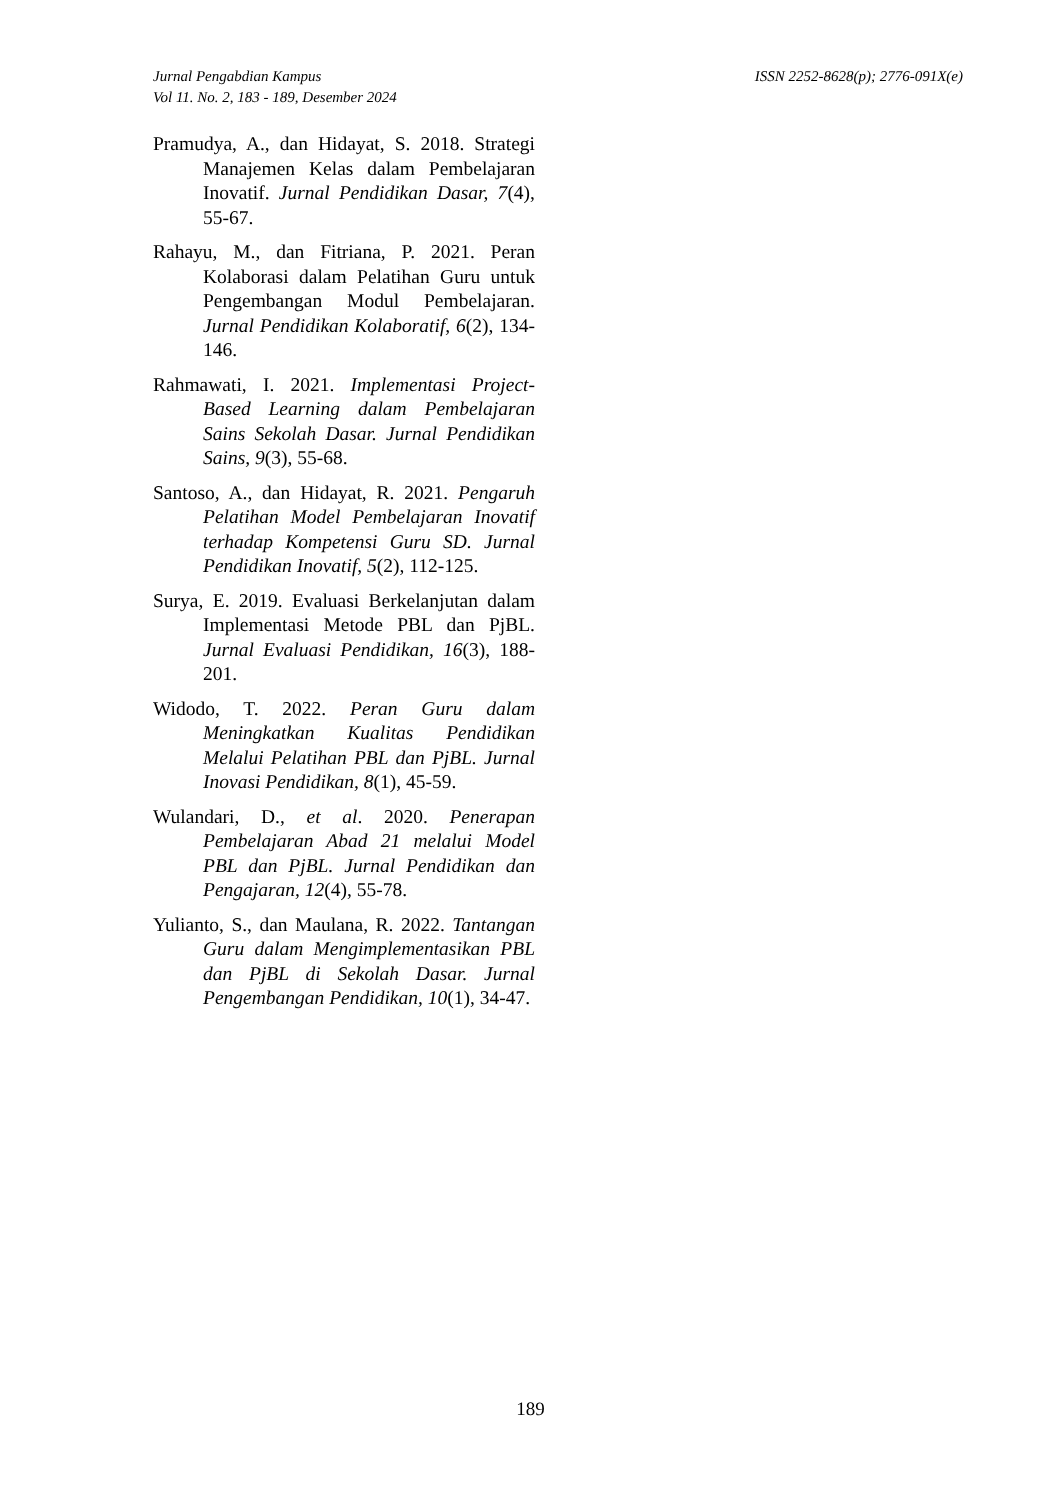Jurnal Pengabdian Kampus
Vol 11. No. 2, 183 - 189, Desember 2024
ISSN 2252-8628(p); 2776-091X(e)
Pramudya, A., dan Hidayat, S. 2018. Strategi Manajemen Kelas dalam Pembelajaran Inovatif. Jurnal Pendidikan Dasar, 7(4), 55-67.
Rahayu, M., dan Fitriana, P. 2021. Peran Kolaborasi dalam Pelatihan Guru untuk Pengembangan Modul Pembelajaran. Jurnal Pendidikan Kolaboratif, 6(2), 134-146.
Rahmawati, I. 2021. Implementasi Project-Based Learning dalam Pembelajaran Sains Sekolah Dasar. Jurnal Pendidikan Sains, 9(3), 55-68.
Santoso, A., dan Hidayat, R. 2021. Pengaruh Pelatihan Model Pembelajaran Inovatif terhadap Kompetensi Guru SD. Jurnal Pendidikan Inovatif, 5(2), 112-125.
Surya, E. 2019. Evaluasi Berkelanjutan dalam Implementasi Metode PBL dan PjBL. Jurnal Evaluasi Pendidikan, 16(3), 188-201.
Widodo, T. 2022. Peran Guru dalam Meningkatkan Kualitas Pendidikan Melalui Pelatihan PBL dan PjBL. Jurnal Inovasi Pendidikan, 8(1), 45-59.
Wulandari, D., et al. 2020. Penerapan Pembelajaran Abad 21 melalui Model PBL dan PjBL. Jurnal Pendidikan dan Pengajaran, 12(4), 55-78.
Yulianto, S., dan Maulana, R. 2022. Tantangan Guru dalam Mengimplementasikan PBL dan PjBL di Sekolah Dasar. Jurnal Pengembangan Pendidikan, 10(1), 34-47.
189